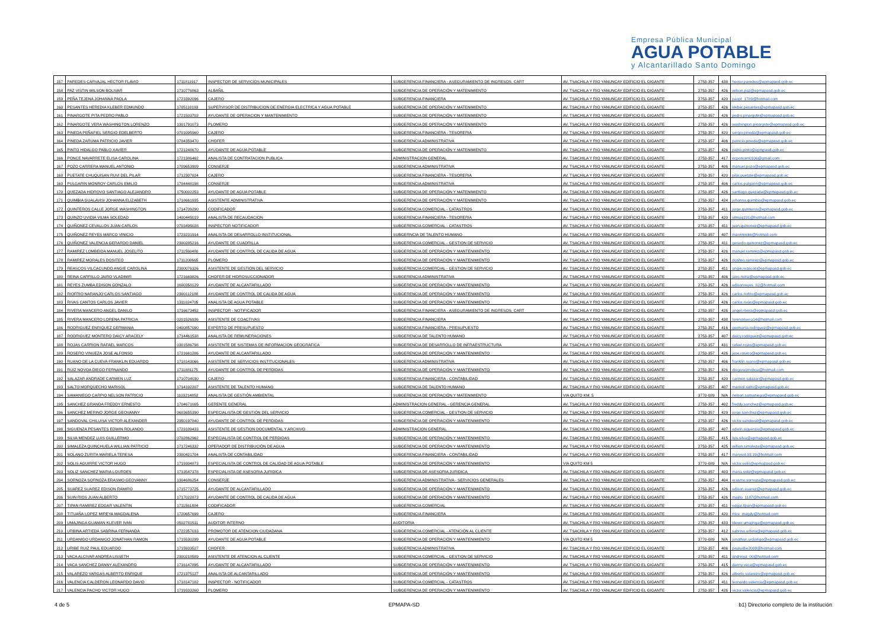Empresa Pública Municipal
AGUA POTABLE
y Alcantarillado Santo Domingo
| 157 | PAREDES CARVAJAL HECTOR FLAVIO | 1711811917 | INSPECTOR DE SERVICIOS MUNICIPALES | SUBGERENCIA FINANCIERA - ASEGURAMIENTO DE INGRESOS, CART | AV. TSACHILA Y RIO YANUNCAY EDIFICIO EL GIGANTE | 2753-357 | 438 | hector.paredes@epmapasd.gob.ec |
| 158 | PAZ VISTIN WILSON BOLIVAR | 1710776863 | ALBAÑIL | SUBGERENCIA DE OPERACIÓN Y MATENIMIENTO | AV. TSACHILA Y RIO YANUNCAY EDIFICIO EL GIGANTE | 2753-357 | 426 | wilson.paz@epmapasd.gob.ec |
| 159 | PEÑA TEJENA JOHANNA PAOLA | 1723392096 | CAJERO | SUBGERENCIA FINANCIERA | AV. TSACHILA Y RIO YANUNCAY EDIFICIO EL GIGANTE | 2753-357 | 420 | paopt_1789@hotmail.com |
| 160 | PESANTES HEREDIA KLEBER EDMUNDO | 1705110193 | SUPERVISOR DE DISTRIBUCION DE ENERGIA ELECTRICA Y AGUA POTABLE | SUBGERENCIA DE OPERACIÓN Y MATENIMIENTO | AV. TSACHILA Y RIO YANUNCAY EDIFICIO EL GIGANTE | 2753-357 | 426 | kleber.pesantes@epmapasd.gob.ec |
| 161 | PINARGOTE PITA PEDRO PABLO | 1721503702 | AYUDANTE DE OPERACION Y MANTENIMIENTO | SUBGERENCIA DE OPERACIÓN Y MATENIMIENTO | AV. TSACHILA Y RIO YANUNCAY EDIFICIO EL GIGANTE | 2753-357 | 426 | pedro.pinargote@epmapasd.gob.ec |
| 162 | PINARGOTE VERA WASHINGTON LORENZO | 1301791073 | PLOMERO | SUBGERENCIA DE OPERACIÓN Y MATENIMIENTO | AV. TSACHILA Y RIO YANUNCAY EDIFICIO EL GIGANTE | 2753-357 | 426 | washington.pinargote@epmapasd.gob.ec |
| 163 | PINEDA PEÑAFIEL SERGIO EDELBERTO | 0701095960 | CAJERO | SUBGERENCIA FINANCIERA - TESORERIA | AV. TSACHILA Y RIO YANUNCAY EDIFICIO EL GIGANTE | 2753-357 | 420 | sergio.pineda@epmapasd.gob.ec |
| 164 | PINEDA ZARUMA PATRICIO JAVIER | 0704359470 | CHOFER | SUBGERENCIA ADMINISTRATIVA | AV. TSACHILA Y RIO YANUNCAY EDIFICIO EL GIGANTE | 2753-357 | 406 | patricio.pineda@epmapasd.gob.ec |
| 165 | PINTO HIDALGO PABLO XAVIER | 1721248670 | AYUDANTE DE AGUA POTABLE | SUBGERENCIA DE OPERACIÓN Y MATENIMIENTO | AV. TSACHILA Y RIO YANUNCAY EDIFICIO EL GIGANTE | 2753-357 | 426 | pablo.pinto@epmpasd.gob.ec |
| 166 | PONCE NAVARRETE ELISA CAROLINA | 1721386462 | ANALISTA DE CONTRATACION PUBLICA | ADMINISTRACION GENERAL | AV. TSACHILA Y RIO YANUNCAY EDIFICIO EL GIGANTE | 2753-357 | 417 | ecponcen0106@gmail.com |
| 167 | POZO CARRERA MANUEL ANTONIO | 1709653909 | CONSERJE | SUBGERENCIA ADMINISTRATIVA | AV. TSACHILA Y RIO YANUNCAY EDIFICIO EL GIGANTE | 2753-357 | 406 | manuel.pozo@epmapasd.gob.ec |
| 168 | PUETATE CHUQUISAN RUVI DEL PILAR | 1712307824 | CAJERO | SUBGERENCIA FINANCIERA - TESORERIA | AV. TSACHILA Y RIO YANUNCAY EDIFICIO EL GIGANTE | 2753-357 | 420 | pilar.puetate@epmapasd.gob.ec |
| 169 | PULGARIN MONROY CARLOS EMILIO | 1704448198 | CONSERJE | SUBGERENCIA ADMINISTRATIVA | AV. TSACHILA Y RIO YANUNCAY EDIFICIO EL GIGANTE | 2753-357 | 406 | carlos.pulgarin@epmapasd.gob.ec |
| 170 | QUEZADA HIDROVO SANTIAGO ALEJANDRO | 1750002253 | AYUDANTE DE AGUA POTABLE | SUBGERENCIA DE OPERACIÓN Y MATENIMIENTO | AV. TSACHILA Y RIO YANUNCAY EDIFICIO EL GIGANTE | 2753-357 | 426 | santiago.quezada@epmapasd.gob.ec |
| 171 | QUIMBIA GUALAVISI JOHANNA ELIZABETH | 1718661935 | ASISTENTE ADMINISTRATIVA | SUBGERENCIA DE OPERACIÓN Y MATENIMIENTO | AV. TSACHILA Y RIO YANUNCAY EDIFICIO EL GIGANTE | 2753-357 | 424 | johanna.quimbia@epmapasd.gob.ec |
| 172 | QUINTEROS CALLE JORGE WASHINGTON | 1714709290 | CODIFICADOR | SUBGERENCIA COMERCIAL - CATASTROS | AV. TSACHILA Y RIO YANUNCAY EDIFICIO EL GIGANTE | 2753-357 | 411 | jorge.quinteros@epmapasd.gob.ec |
| 173 | QUINZO UVIDIA VILMA SOLEDAD | 1400445019 | ANALISTA DE RECAUDACION | SUBGERENCIA FINANCIERA - TESORERIA | AV. TSACHILA Y RIO YANUNCAY EDIFICIO EL GIGANTE | 2753-357 | 420 | vilmaq191@hotmail.com |
| 174 | QUIÑONEZ CEVALLOS JUAN CARLOS | 0703495028 | INSPECTOR NOTIFICADOR | SUBGERENCIA COMERCIAL - CATASTROS | AV. TSACHILA Y RIO YANUNCAY EDIFICIO EL GIGANTE | 2753-357 | 411 | juan.quinonez@epmapasd.gob.ec |
| 175 | QUIÑONEZ REYES MARCO VINICIO | 1723231914 | ANALISTA DE DESARROLLO INSTITUCIONAL | SUBGERNCIA DE TALENTO HUMANO | AV. TSACHILA Y RIO YANUNCAY EDIFICIO EL GIGANTE | 2753-357 | 407 | marvininike@hotmail.com |
| 176 | QUIÑONEZ VALENCIA GERARDO DANIEL | 2300285216 | AYUDANTE DE CUADRILLA | SUBGERENCIA COMERCIAL - GESTION DE SERVICIO | AV. TSACHILA Y RIO YANUNCAY EDIFICIO EL GIGANTE | 2753-357 | 411 | gerardo.quinonez@epmapasd.gob.ec |
| 177 | RAMIREZ LOMBEIDA MANUEL JOSELITO | 1711560480 | AYUDANTE DE CONTROL DE CALIDA DE AGUA | SUBGERENCIA DE OPERACIÓN Y MANTENIMIENTO | AV. TSACHILA Y RIO YANUNCAY EDIFICIO EL GIGANTE | 2753-357 | 426 | manuel.ramirez@epmapasd.gob.ec |
| 178 | RAMIREZ MORALES DOSITEO | 1711200665 | PLOMERO | SUBGERENCIA DE OPERACIÓN Y MANTENIMIENTO | AV. TSACHILA Y RIO YANUNCAY EDIFICIO EL GIGANTE | 2753-357 | 426 | dositeo.ramirez@epmapasd.gob.ec |
| 179 | REASCOS VILCACUNDO ANGIE CAROLINA | 2300076326 | ASISTENTE DE GESTIÓN DEL SERVICIO | SUBGERENCIA COMERCIAL - GESTION DE SERVICIO | AV. TSACHILA Y RIO YANUNCAY EDIFICIO EL GIGANTE | 2753-357 | 411 | angie.reascos@epmapasd.gob.ec |
| 180 | REINA CARRILLO JAIRO VLADIMIR | 1721669826 | CHOFER DE HIDROSUCCIONADOR | SUBGERENCIA ADMINISTRATIVA | AV. TSACHILA Y RIO YANUNCAY EDIFICIO EL GIGANTE | 2753-357 | 406 | jairo.reina@epmapasd.gob.ec |
| 181 | REYES ZUMBA EDISON GONZALO | 1600358129 | AYUDANTE DE ALCANTARILLADO | SUBGERENCIA DE OPERACIÓN Y MANTENIMIENTO | AV. TSACHILA Y RIO YANUNCAY EDIFICIO EL GIGANTE | 2753-357 | 426 | edisonreyes_82@hotmail.com |
| 182 | RIOFRIO NARANJO CARLOS SANTIAGO | 2300112188 | AYUDANTE DE CONTROL DE CALIDA DE AGUA | SUBGERENCIA DE OPERACIÓN Y MANTENIMIENTO | AV. TSACHILA Y RIO YANUNCAY EDIFICIO EL GIGANTE | 2753-357 | 426 | carlos.riofrio@epmapasd.gob.ec |
| 183 | RIVAS CANTOS CARLOS JAVIER | 1311024705 | ANALISTA DE AGUA POTABLE | SUBGERENCIA DE OPERACIÓN Y MANTENIMIENTO | AV. TSACHILA Y RIO YANUNCAY EDIFICIO EL GIGANTE | 2753-357 | 426 | carlos.rivas@epmapasd.gob.ec |
| 184 | RIVERA MANCERO ANGEL DANILO | 1716673452 | INSPECTOR - NOTIFICADOR | SUBGERENCIA FINANCIERA - ASEGURAMIENTO DE INGRESOS, CART | AV. TSACHILA Y RIO YANUNCAY EDIFICIO EL GIGANTE | 2753-357 | 426 | angel.rivera@epmapasd.gob.ec |
| 185 | RIVERA MANCERO LORENA PATRICIA | 0201526936 | ASISTENTE DE COACTIVAS | SUBGERENCIA FINANCIERA | AV. TSACHILA Y RIO YANUNCAY EDIFICIO EL GIGANTE | 2753-357 | 438 | lorenarivera14@hotmail.com |
| 186 | RODRIGUEZ ENRIQUEZ GERMANIA | 0400857090 | EXPERTO DE PRESUPUESTO | SUBGERENCIA FINANCIERA - PRESUPUESTO | AV. TSACHILA Y RIO YANUNCAY EDIFICIO EL GIGANTE | 2753-357 | 416 | germania.rodriguez@epmapasd.gob.ec |
| 187 | RODRIGUEZ MONTERO DAICY ARACELY | 1714461538 | ANALISTA DE REMUNERACIONES | SUBGERENCIA DE TALENTO HUMANO | AV. TSACHILA Y RIO YANUNCAY EDIFICIO EL GIGANTE | 2753-357 | 407 | daicy.rodriguez@epmapasd.gob.ec |
| 188 | ROJAS CARRION RAFAEL MARCOS | 0301586798 | ASISTENTE DE SISTEMAS DE INFORMACION GEOGRAFICA | SUBGERENCIA DE DESARROLLO DE INFRAESTRUCTURA | AV. TSACHILA Y RIO YANUNCAY EDIFICIO EL GIGANTE | 2753-357 | 431 | rafael.rojas@epmapasd.gob.ec |
| 189 | ROSERO VINUEZA JOSE ALFONSO | 1721661286 | AYUDANTE DE ALCANTARILLADO | SUBGERENCIA DE OPERACIÓN Y MANTENIMIENTO | AV. TSACHILA Y RIO YANUNCAY EDIFICIO EL GIGANTE | 2753-357 | 426 | jose.rosero@epmapasd.gob.ec |
| 190 | RUANO DE LA CUEVA FRANKLIN EDUARDO | 1718143066 | ASISTENTE DE SERVICIOS INSTITUCIONALES | SUBGERENCIA ADMINISTRATIVA | AV. TSACHILA Y RIO YANUNCAY EDIFICIO EL GIGANTE | 2753-357 | 406 | franklin.ruano@epmapasd.gob.ec |
| 191 | RUIZ NOVOA DIEGO FERNANDO | 1711881175 | AYUDANTE DE CONTROL DE PERDIDAS | SUBGERENCIA DE OPERACIÓN Y MANTENIMIENTO | AV. TSACHILA Y RIO YANUNCAY EDIFICIO EL GIGANTE | 2753-357 | 426 | diegoruiznoboa@hotmail.com |
| 192 | SALAZAR ANDRADE CARMEN LUZ | 1710704030 | CAJERO | SUBGERENCIA FINANCIERA - CONTABILIDAD | AV. TSACHILA Y RIO YANUNCAY EDIFICIO EL GIGANTE | 2753-357 | 420 | carmen.salazar@epmapasd.gob.ec |
| 193 | SALTO MORQUECHO MARISOL | 1714102207 | ASISTENTE DE TALENTO HUMANO | SUBGERENCIA DE TALENTO HUMANO | AV. TSACHILA Y RIO YANUNCAY EDIFICIO EL GIGANTE | 2753-357 | 407 | marisol.salto@epmapasd.gob.ec |
| 194 | SAMANIEGO CARPIO NELSON PATRICIO | 1103214852 | ANALISTA DE GESTIÓN AMBIENTAL | SUBGERENCIA DE OPERACIÓN Y MATENIMIENTO | VIA QUITO KM. 5 | 3770-089 | N/A | nelson.samaniego@epmapasd.gob.ec |
| 195 | SANCHEZ GRANDA FREDDY ERNESTO | 1704671005 | GERENTE GENERAL | ADMINISTRACION GENERAL - GERENCIA GENERAL | AV. TSACHILA Y RIO YANUNCAY EDIFICIO EL GIGANTE | 2753-357 | 402 | freddy.sanchez@epmapasd.gob.ec |
| 196 | SANCHEZ MERINO JORGE GEOVANNY | 0603655390 | ESPECIALISTA DE GESTIÓN DEL SERVICIO | SUBGERENCIA COMERCIAL - GESTION DE SERVICIO | AV. TSACHILA Y RIO YANUNCAY EDIFICIO EL GIGANTE | 2753-357 | 429 | jorge.sanchez@epmapasd.gob.ec |
| 197 | SANDOVAL CHILUISA VICTOR ALEXANDER | 2350197840 | AYUDANTE DE CONTROL DE PERDIDAS | SUBGERENCIA DE OPERACIÓN Y MANTENIMIENTO | AV. TSACHILA Y RIO YANUNCAY EDIFICIO EL GIGANTE | 2753-357 | 426 | victor.sandoval@epmapasd.gob.ec |
| 198 | SIGUENZA PESANTES EDWIN ROLANDO | 1723109433 | ASISTENTE DE GESTION DOCUMENTAL Y ARCHIVO | ADMINISTRACION GENERAL | AV. TSACHILA Y RIO YANUNCAY EDIFICIO EL GIGANTE | 2753-357 | 407 | edwin.siguenza@epmapasd.gob.ec |
| 199 | SILVA MENDEZ LUIS GUILLERMO | 0702862962 | ESPECIALISTA DE CONTROL DE PERDIDAS | SUBGERENCIA DE OPERACIÓN Y MANTENIMIENTO | AV. TSACHILA Y RIO YANUNCAY EDIFICIO EL GIGANTE | 2753-357 | 415 | luis.silva@epmapasd.gob.ec |
| 200 | SIMALEZA QUINCHUELA WILLIAN PATRICIO | 1717246332 | OPERADOR DE DISTRIBUCIÓN DE AGUA | SUBGERENCIA DE OPERACIÓN Y MANTENIMIENTO | AV. TSACHILA Y RIO YANUNCAY EDIFICIO EL GIGANTE | 2753-357 | 425 | willian.simaleza@epmapasd.gob.ec |
| 201 | SOLANO ZURITA MARIELA TERESA | 2300421704 | ANALISTA DE CONTABILIDAD | SUBGERENCIA FINANCIERA - CONTABILIDAD | AV. TSACHILA Y RIO YANUNCAY EDIFICIO EL GIGANTE | 2753-357 | 417 | marysol.93.19@hotmail.com |
| 202 | SOLIS AGUIRRE VICTOR HUGO | 1719304873 | ESPECIALISTA DE CONTROL DE CALIDAD DE AGUA POTABLE | SUBGERENCIA DE OPERACIÓN Y MANTENIMIENTO | VIA QUITO KM 5 | 3770-089 | N/A | victor.solis@epmapasd.gob.ec |
| 203 | SOLIZ SANCHEZ MARIA LOURDES | 1713547378 | ESPECIALISTA DE ASESORIA JURIDICA | SUBGERENCIA DE ASESORIA JURIDICA | AV. TSACHILA Y RIO YANUNCAY EDIFICIO EL GIGANTE | 2753-357 | 403 | maria.soliz@epmapasd.gob.ec |
| 204 | SORNOZA SORNOZA ERASMO GEOVANNY | 1304686254 | CONSERJE | SUBGERENCIA ADMINISTRATIVA - SERVICIOS GENERALES | AV. TSACHILA Y RIO YANUNCAY EDIFICIO EL GIGANTE | 2753-357 | 404 | erasmo.sornoza@epmapasd.gob.ec |
| 205 | SUAREZ SUAREZ EDISON RAMIRO | 1715773725 | AYUDANTE DE ALCANTARILLADO | SUBGERENCIA DE OPERACIÓN Y MANTENIMIENTO | AV. TSACHILA Y RIO YANUNCAY EDIFICIO EL GIGANTE | 2753-357 | 426 | edison.suarez@epmapasd.gob.ec |
| 206 | SUIN RIOS JUAN ALBERTO | 1717022873 | AYUDANTE DE CONTROL DE CALIDA DE AGUA | SUBGERENCIA DE OPERACIÓN Y MANTENIMIENTO | AV. TSACHILA Y RIO YANUNCAY EDIFICIO EL GIGANTE | 2753-357 | 426 | majito_1187@hotmail.com |
| 207 | TIPAN RAMIREZ EDGAR VALENTIN | 1711561884 | CODIFICADOR | SUBGERENCIA COMERCIAL | AV. TSACHILA Y RIO YANUNCAY EDIFICIO EL GIGANTE | 2753-357 | 411 | edgar.tipan@epmapasd.gob.ec |
| 208 | TITUAÑA LOPEZ MIREYA MAGDALENA | 1720657699 | CAJERO | SUBGERENCIA FINANCIERA | AV. TSACHILA Y RIO YANUNCAY EDIFICIO EL GIGANTE | 2753-357 | 420 | mire_magdy@hotmail.com |
| 209 | UMAJINGA GUAMAN KLEVER IVAN | 0502781511 | AUDITOR INTERNO | AUDITORIA | AV. TSACHILA Y RIO YANUNCAY EDIFICIO EL GIGANTE | 2753-357 | 433 | klever.umajinga@epmapasd.gob.ec |
| 210 | URBINA ARTIEDA SABRINA FERNANDA | 1722357033 | PROMOTOR DE ATENCION CIUDADANA | SUBGERENCIA COMERCIAL - ATENCIÓN AL CLIENTE | AV. TSACHILA Y RIO YANUNCAY EDIFICIO EL GIGANTE | 2753-357 | 412 | sabrina.urbina@epmapasd.gob.ec |
| 211 | URDANIGO URDANIGO JONATHAN RAMON | 1715530299 | AYUDANTE DE AGUA POTABLE | SUBGERENCIA DE OPERACIÓN Y MANTENIMIENTO | VIA QUITO KM 5 | 3770-089 | N/A | jonathan.urdanigo@epmapasd.gob.ec |
| 212 | URIBE RUIZ PAUL EDUARDO | 1715933527 | CHOFER | SUBGERENCIA ADMINISTRATIVA | AV. TSACHILA Y RIO YANUNCAY EDIFICIO EL GIGANTE | 2753-357 | 406 | pauluribe2009@hotmail.com |
| 213 | VACA ALCIVAR ANDREA LISSETH | 2300218589 | ASISTENTE DE ATENCION AL CLIENTE | SUBGERENCIA COMERCIAL - GESTION DE SERVICIO | AV. TSACHILA Y RIO YANUNCAY EDIFICIO EL GIGANTE | 2753-357 | 411 | andreiya_00@hotmail.com |
| 214 | VACA SANCHEZ DANNY ALEXANDRO | 1716147895 | AYUDANTE DE ALCANTARILLADO | SUBGERENCIA DE OPERACIÓN Y MANTENIMIENTO | AV. TSACHILA Y RIO YANUNCAY EDIFICIO EL GIGANTE | 2753-357 | 415 | danny.vaca@epmapasd.gob.ec |
| 215 | VALAREZO VARGAS ALBERTO ENRIQUE | 1721375127 | ANALISTA DE ALCANTARILLADO | SUBGERENCIA DE OPERACIÓN Y MANTENIMIENTO | AV. TSACHILA Y RIO YANUNCAY EDIFICIO EL GIGANTE | 2753-357 | 426 | alberto.valarezo@epmapasd.gob.ec |
| 216 | VALENCIA CALDERON LEONARDO DAVID | 1718147182 | INSPECTOR - NOTIFICADOR | SUBGERENCIA COMERCIAL - CATASTROS | AV. TSACHILA Y RIO YANUNCAY EDIFICIO EL GIGANTE | 2753-357 | 411 | leonardo.valencia@epmapasd.gob.ec |
| 217 | VALENCIA PACHO VICTOR HUGO | 1719333260 | PLOMERO | SUBGERENCIA DE OPERACIÓN Y MANTENIMIENTO | AV. TSACHILA Y RIO YANUNCAY EDIFICIO EL GIGANTE | 2753-357 | 426 | victor.valencia@epmapasd.gob.ec |
4 de 5 EPMAPA-SD b1) Directorio completo de la institución